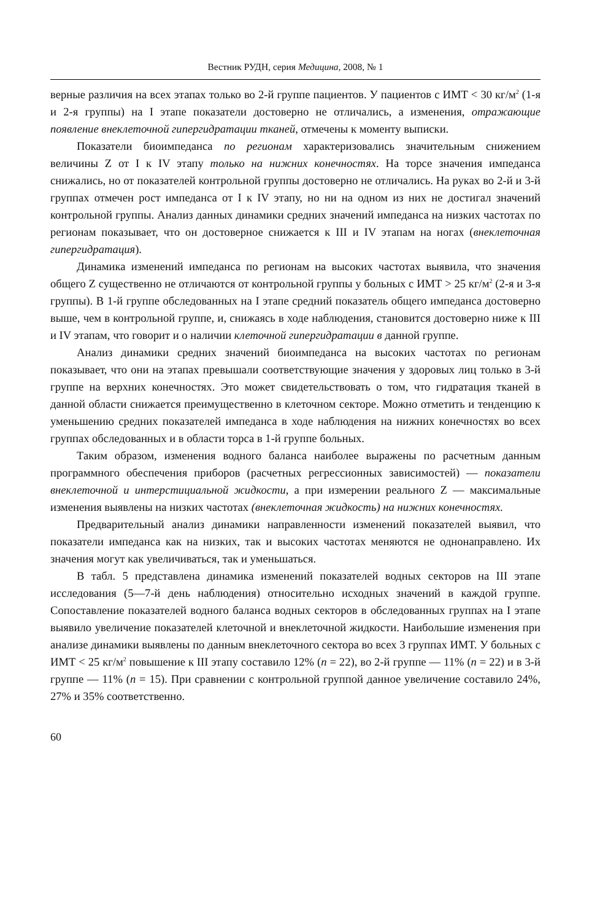Вестник РУДН, серия Медицина, 2008, № 1
верные различия на всех этапах только во 2-й группе пациентов. У пациентов с ИМТ < 30 кг/м<sup>2</sup> (1-я и 2-я группы) на I этапе показатели достоверно не отличались, а изменения, отражающие появление внеклеточной гипергидратации тканей, отмечены к моменту выписки.
Показатели биоимпеданса по регионам характеризовались значительным снижением величины Z от I к IV этапу только на нижних конечностях. На торсе значения импеданса снижались, но от показателей контрольной группы достоверно не отличались. На руках во 2-й и 3-й группах отмечен рост импеданса от I к IV этапу, но ни на одном из них не достигал значений контрольной группы. Анализ данных динамики средних значений импеданса на низких частотах по регионам показывает, что он достоверное снижается к III и IV этапам на ногах (внеклеточная гипергидратация).
Динамика изменений импеданса по регионам на высоких частотах выявила, что значения общего Z существенно не отличаются от контрольной группы у больных с ИМТ > 25 кг/м<sup>2</sup> (2-я и 3-я группы). В 1-й группе обследованных на I этапе средний показатель общего импеданса достоверно выше, чем в контрольной группе, и, снижаясь в ходе наблюдения, становится достоверно ниже к III и IV этапам, что говорит и о наличии клеточной гипергидратации в данной группе.
Анализ динамики средних значений биоимпеданса на высоких частотах по регионам показывает, что они на этапах превышали соответствующие значения у здоровых лиц только в 3-й группе на верхних конечностях. Это может свидетельствовать о том, что гидратация тканей в данной области снижается преимущественно в клеточном секторе. Можно отметить и тенденцию к уменьшению средних показателей импеданса в ходе наблюдения на нижних конечностях во всех группах обследованных и в области торса в 1-й группе больных.
Таким образом, изменения водного баланса наиболее выражены по расчетным данным программного обеспечения приборов (расчетных регрессионных зависимостей) — показатели внеклеточной и интерстициальной жидкости, а при измерении реального Z — максимальные изменения выявлены на низких частотах (внеклеточная жидкость) на нижних конечностях.
Предварительный анализ динамики направленности изменений показателей выявил, что показатели импеданса как на низких, так и высоких частотах меняются не однонаправлено. Их значения могут как увеличиваться, так и уменьшаться.
В табл. 5 представлена динамика изменений показателей водных секторов на III этапе исследования (5—7-й день наблюдения) относительно исходных значений в каждой группе. Сопоставление показателей водного баланса водных секторов в обследованных группах на I этапе выявило увеличение показателей клеточной и внеклеточной жидкости. Наибольшие изменения при анализе динамики выявлены по данным внеклеточного сектора во всех 3 группах ИМТ. У больных с ИМТ < 25 кг/м<sup>2</sup> повышение к III этапу составило 12% (n = 22), во 2-й группе — 11% (n = 22) и в 3-й группе — 11% (n = 15). При сравнении с контрольной группой данное увеличение составило 24%, 27% и 35% соответственно.
60